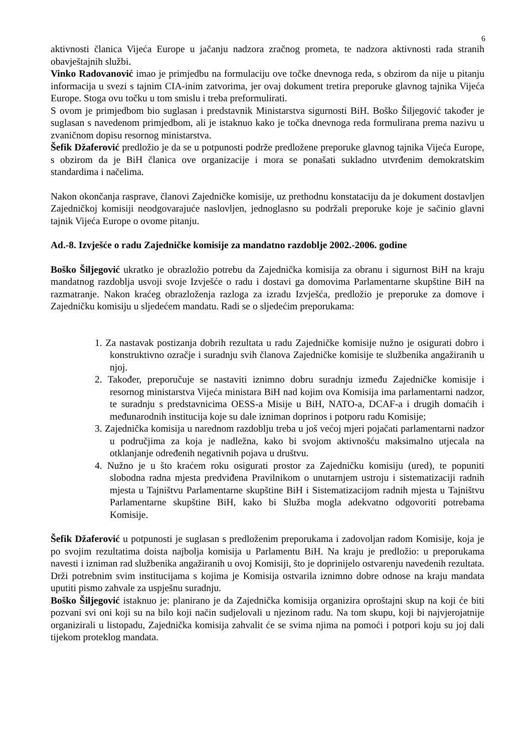6
aktivnosti članica Vijeća Europe u jačanju nadzora zračnog prometa, te nadzora aktivnosti rada stranih obavještajnih službi.
Vinko Radovanović imao je primjedbu na formulaciju ove točke dnevnoga reda, s obzirom da nije u pitanju informacija u svezi s tajnim CIA-inim zatvorima, jer ovaj dokument tretira preporuke glavnog tajnika Vijeća Europe. Stoga ovu točku u tom smislu i treba preformulirati.
S ovom je primjedbom bio suglasan i predstavnik Ministarstva sigurnosti BiH. Boško Šiljegović također je suglasan s navedenom primjedbom, ali je istaknuo kako je točka dnevnoga reda formulirana prema nazivu u zvaničnom dopisu resornog ministarstva.
Šefik Džaferović predložio je da se u potpunosti podrže predložene preporuke glavnog tajnika Vijeća Europe, s obzirom da je BiH članica ove organizacije i mora se ponašati sukladno utvrđenim demokratskim standardima i načelima.
Nakon okončanja rasprave, članovi Zajedničke komisije, uz prethodnu konstataciju da je dokument dostavljen Zajedničkoj komisiji neodgovarajuće naslovljen, jednoglasno su podržali preporuke koje je sačinio glavni tajnik Vijeća Europe o ovome pitanju.
Ad.-8. Izvješće o radu Zajedničke komisije za mandatno razdoblje 2002.-2006. godine
Boško Šiljegović ukratko je obrazložio potrebu da Zajednička komisija za obranu i sigurnost BiH na kraju mandatnog razdoblja usvoji svoje Izvješće o radu i dostavi ga domovima Parlamentarne skupštine BiH na razmatranje. Nakon kraćeg obrazloženja razloga za izradu Izvješća, predložio je preporuke za domove i Zajedničku komisiju u sljedećem mandatu. Radi se o sljedećim preporukama:
1. Za nastavak postizanja dobrih rezultata u radu Zajedničke komisije nužno je osigurati dobro i konstruktivno ozračje i suradnju svih članova Zajedničke komisije te službenika angažiranih u njoj.
2. Također, preporučuje se nastaviti iznimno dobru suradnju između Zajedničke komisije i resornog ministarstva Vijeća ministara BiH nad kojim ova Komisija ima parlamentarni nadzor, te suradnju s predstavnicima OESS-a Misije u BiH, NATO-a, DCAF-a i drugih domaćih i međunarodnih institucija koje su dale izniman doprinos i potporu radu Komisije;
3. Zajednička komisija u narednom razdoblju treba u još većoj mjeri pojačati parlamentarni nadzor u područjima za koja je nadležna, kako bi svojom aktivnošću maksimalno utjecala na otklanjanje određenih negativnih pojava u društvu.
4. Nužno je u što kraćem roku osigurati prostor za Zajedničku komisiju (ured), te popuniti slobodna radna mjesta predviđena Pravilnikom o unutarnjem ustroju i sistematizaciji radnih mjesta u Tajništvu Parlamentarne skupštine BiH i Sistematizacijom radnih mjesta u Tajništvu Parlamentarne skupštine BiH, kako bi Služba mogla adekvatno odgovoriti potrebama Komisije.
Šefik Džaferović u potpunosti je suglasan s predloženim preporukama i zadovoljan radom Komisije, koja je po svojim rezultatima doista najbolja komisija u Parlamentu BiH. Na kraju je predložio: u preporukama navesti i izniman rad službenika angažiranih u ovoj Komisiji, što je doprinijelo ostvarenju navedenih rezultata. Drži potrebnim svim institucijama s kojima je Komisija ostvarila iznimno dobre odnose na kraju mandata uputiti pismo zahvale za uspješnu suradnju.
Boško Šiljegović istaknuo je: planirano je da Zajednička komisija organizira oproštajni skup na koji će biti pozvani svi oni koji su na bilo koji način sudjelovali u njezinom radu. Na tom skupu, koji bi najvjerojatnije organizirali u listopadu, Zajednička komisija zahvalit će se svima njima na pomoći i potpori koju su joj dali tijekom proteklog mandata.